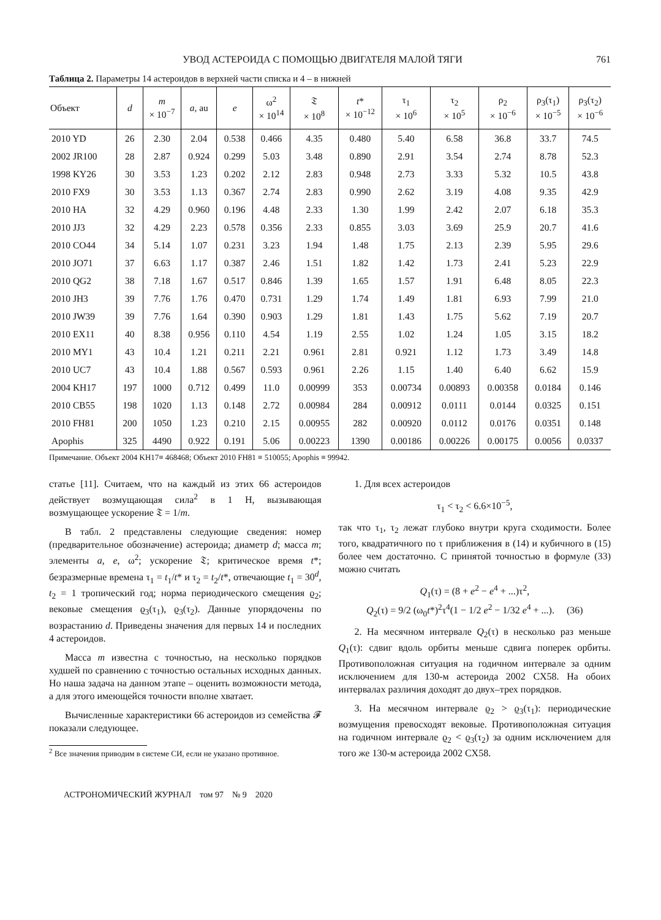УВОД АСТЕРОИДА С ПОМОЩЬЮ ДВИГАТЕЛЯ МАЛОЙ ТЯГИ 761
Таблица 2. Параметры 14 астероидов в верхней части списка и 4 – в нижней
| Объект | d | m × 10<sup>−7</sup> | a , au | e | ω<sup>2</sup> × 10<sup>14</sup> | 𝔗 × 10<sup>8</sup> | t * × 10<sup>−12</sup> | τ<sub>1</sub> × 10<sup>6</sup> | τ<sub>2</sub> × 10<sup>5</sup> | ρ<sub>2</sub> × 10<sup>−6</sup> | ρ<sub>3</sub>(τ<sub>1</sub>) × 10<sup>−5</sup> | ρ<sub>3</sub>(τ<sub>2</sub>) × 10<sup>−6</sup> |
| --- | --- | --- | --- | --- | --- | --- | --- | --- | --- | --- | --- | --- |
| 2010 YD | 26 | 2.30 | 2.04 | 0.538 | 0.466 | 4.35 | 0.480 | 5.40 | 6.58 | 36.8 | 33.7 | 74.5 |
| 2002 JR100 | 28 | 2.87 | 0.924 | 0.299 | 5.03 | 3.48 | 0.890 | 2.91 | 3.54 | 2.74 | 8.78 | 52.3 |
| 1998 KY26 | 30 | 3.53 | 1.23 | 0.202 | 2.12 | 2.83 | 0.948 | 2.73 | 3.33 | 5.32 | 10.5 | 43.8 |
| 2010 FX9 | 30 | 3.53 | 1.13 | 0.367 | 2.74 | 2.83 | 0.990 | 2.62 | 3.19 | 4.08 | 9.35 | 42.9 |
| 2010 HA | 32 | 4.29 | 0.960 | 0.196 | 4.48 | 2.33 | 1.30 | 1.99 | 2.42 | 2.07 | 6.18 | 35.3 |
| 2010 JJ3 | 32 | 4.29 | 2.23 | 0.578 | 0.356 | 2.33 | 0.855 | 3.03 | 3.69 | 25.9 | 20.7 | 41.6 |
| 2010 CO44 | 34 | 5.14 | 1.07 | 0.231 | 3.23 | 1.94 | 1.48 | 1.75 | 2.13 | 2.39 | 5.95 | 29.6 |
| 2010 JO71 | 37 | 6.63 | 1.17 | 0.387 | 2.46 | 1.51 | 1.82 | 1.42 | 1.73 | 2.41 | 5.23 | 22.9 |
| 2010 QG2 | 38 | 7.18 | 1.67 | 0.517 | 0.846 | 1.39 | 1.65 | 1.57 | 1.91 | 6.48 | 8.05 | 22.3 |
| 2010 JH3 | 39 | 7.76 | 1.76 | 0.470 | 0.731 | 1.29 | 1.74 | 1.49 | 1.81 | 6.93 | 7.99 | 21.0 |
| 2010 JW39 | 39 | 7.76 | 1.64 | 0.390 | 0.903 | 1.29 | 1.81 | 1.43 | 1.75 | 5.62 | 7.19 | 20.7 |
| 2010 EX11 | 40 | 8.38 | 0.956 | 0.110 | 4.54 | 1.19 | 2.55 | 1.02 | 1.24 | 1.05 | 3.15 | 18.2 |
| 2010 MY1 | 43 | 10.4 | 1.21 | 0.211 | 2.21 | 0.961 | 2.81 | 0.921 | 1.12 | 1.73 | 3.49 | 14.8 |
| 2010 UC7 | 43 | 10.4 | 1.88 | 0.567 | 0.593 | 0.961 | 2.26 | 1.15 | 1.40 | 6.40 | 6.62 | 15.9 |
| 2004 KH17 | 197 | 1000 | 0.712 | 0.499 | 11.0 | 0.00999 | 353 | 0.00734 | 0.00893 | 0.00358 | 0.0184 | 0.146 |
| 2010 CB55 | 198 | 1020 | 1.13 | 0.148 | 2.72 | 0.00984 | 284 | 0.00912 | 0.0111 | 0.0144 | 0.0325 | 0.151 |
| 2010 FH81 | 200 | 1050 | 1.23 | 0.210 | 2.15 | 0.00955 | 282 | 0.00920 | 0.0112 | 0.0176 | 0.0351 | 0.148 |
| Apophis | 325 | 4490 | 0.922 | 0.191 | 5.06 | 0.00223 | 1390 | 0.00186 | 0.00226 | 0.00175 | 0.0056 | 0.0337 |
Примечание. Объект 2004 KH17≡ 468468; Объект 2010 FH81 ≡ 510055; Apophis ≡ 99942.
статье [11]. Считаем, что на каждый из этих 66 астероидов действует возмущающая сила<sup>2</sup> в 1 Н, вызывающая возмущающее ускорение 𝔗 = 1/m.
В табл. 2 представлены следующие сведения: номер (предварительное обозначение) астероида; диаметр d; масса m; элементы a, e, ω<sup>2</sup>; ускорение 𝔗; критическое время t*; безразмерные времена τ<sub>1</sub> = t<sub>1</sub>/t* и τ<sub>2</sub> = t<sub>2</sub>/t*, отвечающие t<sub>1</sub> = 30<sup>d</sup>, t<sub>2</sub> = 1 тропический год; норма периодического смещения ϱ<sub>2</sub>; вековые смещения ϱ<sub>3</sub>(τ<sub>1</sub>), ϱ<sub>3</sub>(τ<sub>2</sub>). Данные упорядочены по возрастанию d. Приведены значения для первых 14 и последних 4 астероидов.
Масса m известна с точностью, на несколько порядков худшей по сравнению с точностью остальных исходных данных. Но наша задача на данном этапе – оценить возможности метода, а для этого имеющейся точности вполне хватает.
Вычисленные характеристики 66 астероидов из семейства 𝓕 показали следующее.
<sup>2</sup> Все значения приводим в системе СИ, если не указано противное.
1. Для всех астероидов
τ<sub>1</sub> < τ<sub>2</sub> < 6.6×10<sup>−5</sup>,
так что τ<sub>1</sub>, τ<sub>2</sub> лежат глубоко внутри круга сходимости. Более того, квадратичного по τ приближения в (14) и кубичного в (15) более чем достаточно. С принятой точностью в формуле (33) можно считать
Q<sub>1</sub>(τ) = (8 + e<sup>2</sup> − e<sup>4</sup> + ...)τ<sup>2</sup>,
Q<sub>2</sub>(τ) = 9/2 (ω<sub>0</sub>t*)<sup>2</sup>τ<sup>4</sup>(1 − 1/2 e<sup>2</sup> − 1/32 e<sup>4</sup> + ...). (36)
2. На месячном интервале Q<sub>2</sub>(τ) в несколько раз меньше Q<sub>1</sub>(τ): сдвиг вдоль орбиты меньше сдвига поперек орбиты. Противоположная ситуация на годичном интервале за одним исключением для 130-м астероида 2002 CX58. На обоих интервалах различия доходят до двух–трех порядков.
3. На месячном интервале ϱ<sub>2</sub> > ϱ<sub>3</sub>(τ<sub>1</sub>): периодические возмущения превосходят вековые. Противоположная ситуация на годичном интервале ϱ<sub>2</sub> < ϱ<sub>3</sub>(τ<sub>2</sub>) за одним исключением для того же 130-м астероида 2002 CX58.
АСТРОНОМИЧЕСКИЙ ЖУРНАЛ том 97 № 9 2020